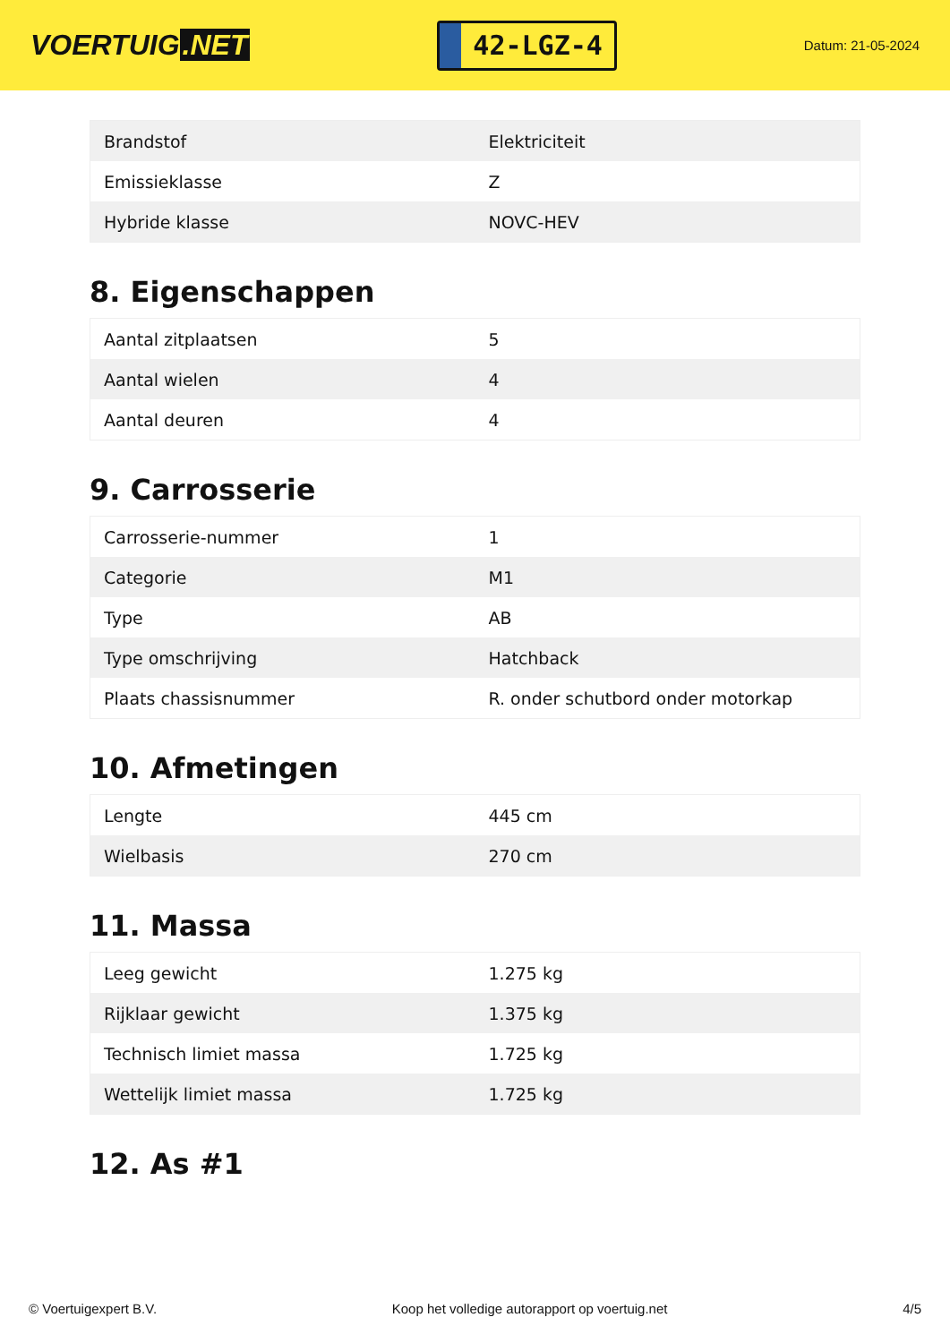VOERTUIG.NET
42-LGZ-4
Datum: 21-05-2024
| Brandstof | Elektriciteit |
| Emissieklasse | Z |
| Hybride klasse | NOVC-HEV |
8. Eigenschappen
| Aantal zitplaatsen | 5 |
| Aantal wielen | 4 |
| Aantal deuren | 4 |
9. Carrosserie
| Carrosserie-nummer | 1 |
| Categorie | M1 |
| Type | AB |
| Type omschrijving | Hatchback |
| Plaats chassisnummer | R. onder schutbord onder motorkap |
10. Afmetingen
| Lengte | 445 cm |
| Wielbasis | 270 cm |
11. Massa
| Leeg gewicht | 1.275 kg |
| Rijklaar gewicht | 1.375 kg |
| Technisch limiet massa | 1.725 kg |
| Wettelijk limiet massa | 1.725 kg |
12. As #1
© Voertuigexpert B.V. Koop het volledige autorapport op voertuig.net 4/5